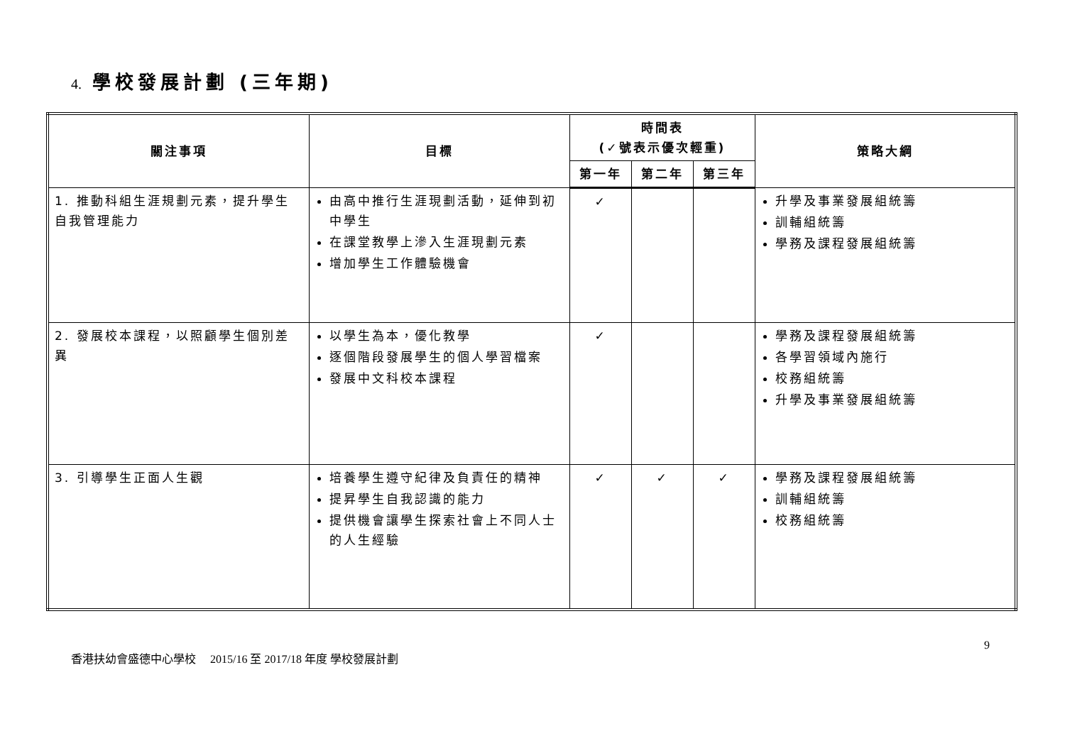4. 學校發展計劃 (三年期)
| 關注事項 | 目標 | 時間表 (✓號表示優次輕重) | | | 策略大綱 |
| --- | --- | --- | --- | --- | --- |
| | | 第一年 | 第二年 | 第三年 | |
| 1. 推動科組生涯規劃元素，提升學生自我管理能力 | 由高中推行生涯現劃活動，延伸到初中學生 在課堂教學上滲入生涯現劃元素 增加學生工作體驗機會 | ✓ | | | 升學及事業發展組統籌 訓輔組統籌 學務及課程發展組統籌 |
| 2. 發展校本課程，以照顧學生個別差異 | 以學生為本，優化教學 逐個階段發展學生的個人學習檔案 發展中文科校本課程 | ✓ | | | 學務及課程發展組統籌 各學習領域內施行 校務組統籌 升學及事業發展組統籌 |
| 3. 引導學生正面人生觀 | 培養學生遵守紀律及負責任的精神 提昇學生自我認識的能力 提供機會讓學生探索社會上不同人士的人生經驗 | ✓ | ✓ | ✓ | 學務及課程發展組統籌 訓輔組統籌 校務組統籌 |
9
香港扶幼會盛德中心學校 2015/16 至 2017/18 年度 學校發展計劃